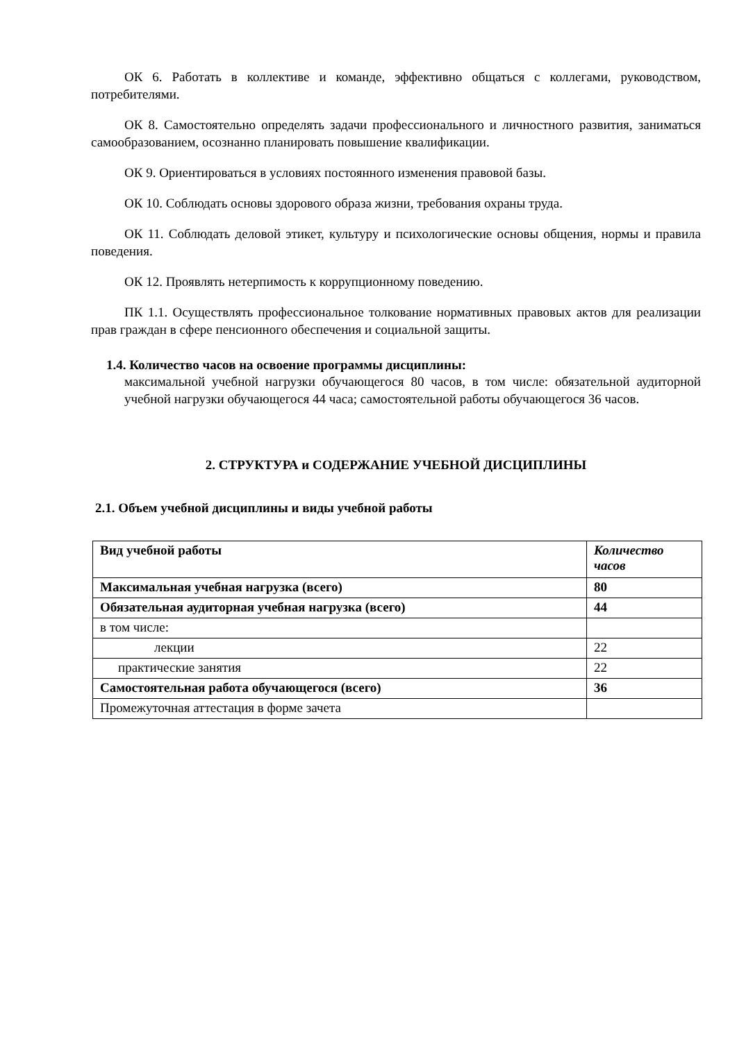ОК 6. Работать в коллективе и команде, эффективно общаться с коллегами, руководством, потребителями.
ОК 8. Самостоятельно определять задачи профессионального и личностного развития, заниматься самообразованием, осознанно планировать повышение квалификации.
ОК 9. Ориентироваться в условиях постоянного изменения правовой базы.
ОК 10. Соблюдать основы здорового образа жизни, требования охраны труда.
ОК 11. Соблюдать деловой этикет, культуру и психологические основы общения, нормы и правила поведения.
ОК 12. Проявлять нетерпимость к коррупционному поведению.
ПК 1.1. Осуществлять профессиональное толкование нормативных правовых актов для реализации прав граждан в сфере пенсионного обеспечения и социальной защиты.
1.4. Количество часов на освоение программы дисциплины:
максимальной учебной нагрузки обучающегося 80 часов, в том числе: обязательной аудиторной учебной нагрузки обучающегося 44 часа; самостоятельной работы обучающегося 36 часов.
2. СТРУКТУРА и СОДЕРЖАНИЕ УЧЕБНОЙ ДИСЦИПЛИНЫ
2.1. Объем учебной дисциплины и виды учебной работы
| Вид учебной работы | Количество часов |
| Максимальная учебная нагрузка (всего) | 80 |
| Обязательная аудиторная учебная нагрузка (всего) | 44 |
| в том числе: | |
| лекции | 22 |
| практические занятия | 22 |
| Самостоятельная работа обучающегося (всего) | 36 |
| Промежуточная аттестация в форме зачета | |